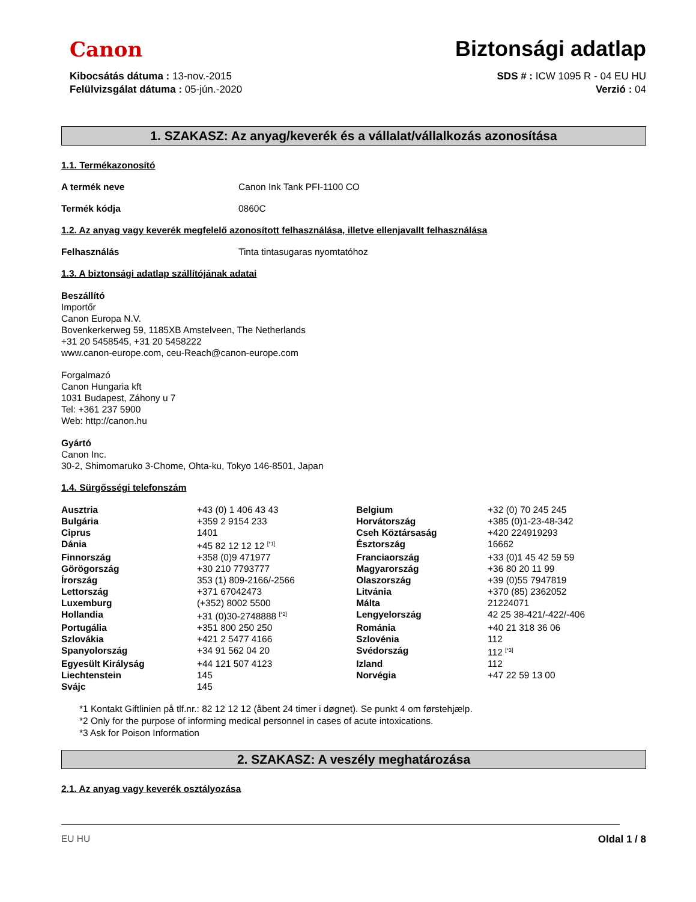Canon
Biztonsági adatlap
Kibocsátás dátuma : 13-nov.-2015
Felülvizsgálat dátuma : 05-jún.-2020
SDS # : ICW 1095 R - 04 EU HU
Verzió : 04
1. SZAKASZ: Az anyag/keverék és a vállalat/vállalkozás azonosítása
1.1. Termékazonosító
A termék neve Canon Ink Tank PFI-1100 CO
Termék kódja 0860C
1.2. Az anyag vagy keverék megfelelő azonosított felhasználása, illetve ellenjavallt felhasználása
Felhasználás Tinta tintasugaras nyomtatóhoz
1.3. A biztonsági adatlap szállítójának adatai
Beszállító
Importőr
Canon Europa N.V.
Bovenkerkerweg 59, 1185XB Amstelveen, The Netherlands
+31 20 5458545, +31 20 5458222
www.canon-europe.com, ceu-Reach@canon-europe.com
Forgalmazó
Canon Hungaria kft
1031 Budapest, Záhony u 7
Tel: +361 237 5900
Web: http://canon.hu
Gyártó
Canon Inc.
30-2, Shimomaruko 3-Chome, Ohta-ku, Tokyo 146-8501, Japan
1.4. Sürgősségi telefonszám
| Ausztria | +43 (0) 1 406 43 43 | Belgium | +32 (0) 70 245 245 |
| Bulgária | +359 2 9154 233 | Horvátország | +385 (0)1-23-48-342 |
| Ciprus | 1401 | Cseh Köztársaság | +420 224919293 |
| Dánia | +45 82 12 12 12 <sup>[*1]</sup> | Észtország | 16662 |
| Finnország | +358 (0)9 471977 | Franciaország | +33 (0)1 45 42 59 59 |
| Görögország | +30 210 7793777 | Magyarország | +36 80 20 11 99 |
| Írország | 353 (1) 809-2166/-2566 | Olaszország | +39 (0)55 7947819 |
| Lettország | +371 67042473 | Litvánia | +370 (85) 2362052 |
| Luxemburg | (+352) 8002 5500 | Málta | 21224071 |
| Hollandia | +31 (0)30-2748888 <sup>[*2]</sup> | Lengyelország | 42 25 38-421/-422/-406 |
| Portugália | +351 800 250 250 | Románia | +40 21 318 36 06 |
| Szlovákia | +421 2 5477 4166 | Szlovénia | 112 |
| Spanyolország | +34 91 562 04 20 | Svédország | 112 <sup>[*3]</sup> |
| Egyesült Királyság | +44 121 507 4123 | Izland | 112 |
| Liechtenstein | 145 | Norvégia | +47 22 59 13 00 |
| Svájc | 145 | | |
*1 Kontakt Giftlinien på tlf.nr.: 82 12 12 12 (åbent 24 timer i døgnet). Se punkt 4 om førstehjælp.
*2 Only for the purpose of informing medical personnel in cases of acute intoxications.
*3 Ask for Poison Information
2. SZAKASZ: A veszély meghatározása
2.1. Az anyag vagy keverék osztályozása
EU HU Oldal 1 / 8